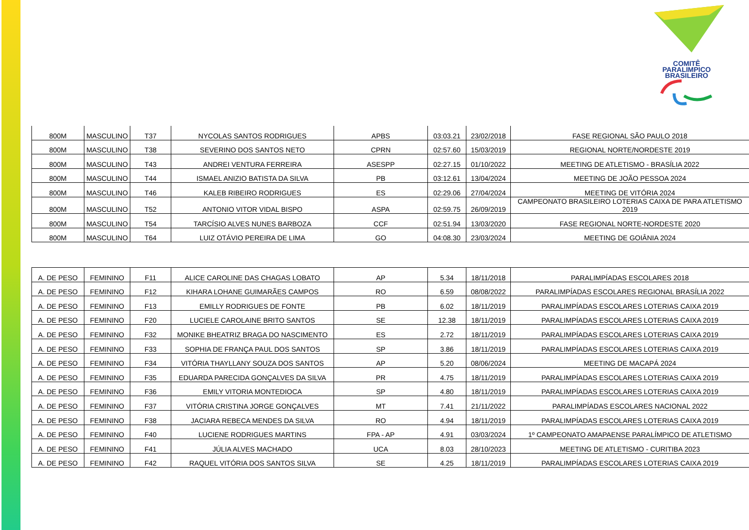COMITÊ
PARALIMPICO
BRASILEIRO
| 800M | MASCULINO | T37 | NYCOLAS SANTOS RODRIGUES | APBS | 03:03.21 | 23/02/2018 | FASE REGIONAL SÃO PAULO 2018 |
| 800M | MASCULINO | T38 | SEVERINO DOS SANTOS NETO | CPRN | 02:57.60 | 15/03/2019 | REGIONAL NORTE/NORDESTE 2019 |
| 800M | MASCULINO | T43 | ANDREI VENTURA FERREIRA | ASESPP | 02:27.15 | 01/10/2022 | MEETING DE ATLETISMO - BRASÍLIA 2022 |
| 800M | MASCULINO | T44 | ISMAEL ANIZIO BATISTA DA SILVA | PB | 03:12.61 | 13/04/2024 | MEETING DE JOÃO PESSOA 2024 |
| 800M | MASCULINO | T46 | KALEB RIBEIRO RODRIGUES | ES | 02:29.06 | 27/04/2024 | MEETING DE VITÓRIA 2024 |
| 800M | MASCULINO | T52 | ANTONIO VITOR VIDAL BISPO | ASPA | 02:59.75 | 26/09/2019 | CAMPEONATO BRASILEIRO LOTERIAS CAIXA DE PARA ATLETISMO 2019 |
| 800M | MASCULINO | T54 | TARCÍSIO ALVES NUNES BARBOZA | CCF | 02:51.94 | 13/03/2020 | FASE REGIONAL NORTE-NORDESTE 2020 |
| 800M | MASCULINO | T64 | LUIZ OTÁVIO PEREIRA DE LIMA | GO | 04:08.30 | 23/03/2024 | MEETING DE GOIÂNIA 2024 |
| A. DE PESO | FEMININO | F11 | ALICE CAROLINE DAS CHAGAS LOBATO | AP | 5.34 | 18/11/2018 | PARALIMPÍADAS ESCOLARES 2018 |
| A. DE PESO | FEMININO | F12 | KIHARA LOHANE GUIMARÃES CAMPOS | RO | 6.59 | 08/08/2022 | PARALIMPÍADAS ESCOLARES REGIONAL BRASÍLIA 2022 |
| A. DE PESO | FEMININO | F13 | EMILLY RODRIGUES DE FONTE | PB | 6.02 | 18/11/2019 | PARALIMPÍADAS ESCOLARES LOTERIAS CAIXA 2019 |
| A. DE PESO | FEMININO | F20 | LUCIELE CAROLAINE BRITO SANTOS | SE | 12.38 | 18/11/2019 | PARALIMPÍADAS ESCOLARES LOTERIAS CAIXA 2019 |
| A. DE PESO | FEMININO | F32 | MONIKE BHEATRIZ BRAGA DO NASCIMENTO | ES | 2.72 | 18/11/2019 | PARALIMPÍADAS ESCOLARES LOTERIAS CAIXA 2019 |
| A. DE PESO | FEMININO | F33 | SOPHIA DE FRANÇA PAUL DOS SANTOS | SP | 3.86 | 18/11/2019 | PARALIMPÍADAS ESCOLARES LOTERIAS CAIXA 2019 |
| A. DE PESO | FEMININO | F34 | VITÓRIA THAYLLANY SOUZA DOS SANTOS | AP | 5.20 | 08/06/2024 | MEETING DE MACAPÁ 2024 |
| A. DE PESO | FEMININO | F35 | EDUARDA PARECIDA GONÇALVES DA SILVA | PR | 4.75 | 18/11/2019 | PARALIMPÍADAS ESCOLARES LOTERIAS CAIXA 2019 |
| A. DE PESO | FEMININO | F36 | EMILY VITORIA MONTEDIOCA | SP | 4.80 | 18/11/2019 | PARALIMPÍADAS ESCOLARES LOTERIAS CAIXA 2019 |
| A. DE PESO | FEMININO | F37 | VITÓRIA CRISTINA JORGE GONÇALVES | MT | 7.41 | 21/11/2022 | PARALIMPÍADAS ESCOLARES NACIONAL 2022 |
| A. DE PESO | FEMININO | F38 | JACIARA REBECA MENDES DA SILVA | RO | 4.94 | 18/11/2019 | PARALIMPÍADAS ESCOLARES LOTERIAS CAIXA 2019 |
| A. DE PESO | FEMININO | F40 | LUCIENE RODRIGUES MARTINS | FPA - AP | 4.91 | 03/03/2024 | 1º CAMPEONATO AMAPAENSE PARALÍMPICO DE ATLETISMO |
| A. DE PESO | FEMININO | F41 | JÚLIA ALVES MACHADO | UCA | 8.03 | 28/10/2023 | MEETING DE ATLETISMO - CURITIBA 2023 |
| A. DE PESO | FEMININO | F42 | RAQUEL VITÓRIA DOS SANTOS SILVA | SE | 4.25 | 18/11/2019 | PARALIMPÍADAS ESCOLARES LOTERIAS CAIXA 2019 |